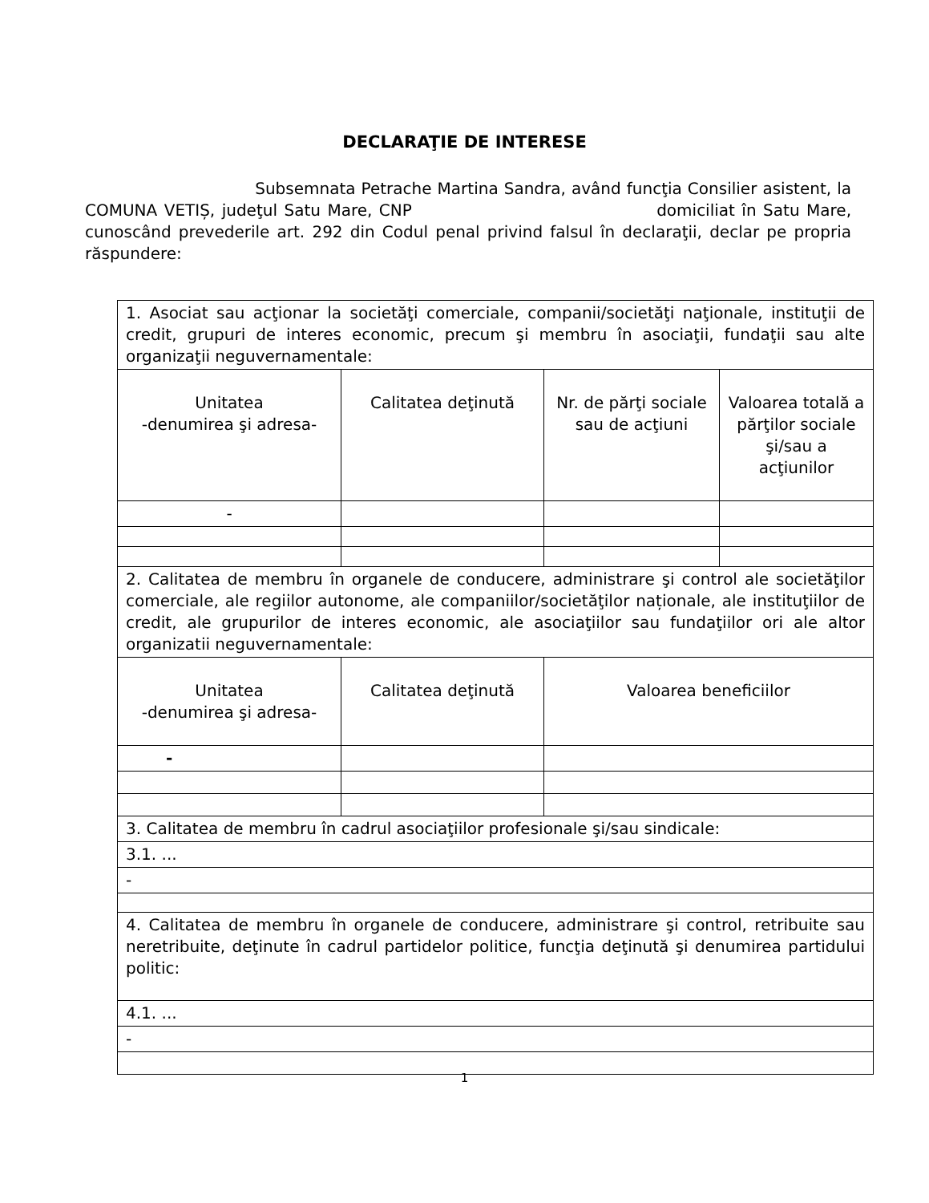DECLARAŢIE DE INTERESE
Subsemnata Petrache Martina Sandra, având funcţia Consilier asistent, la COMUNA VETIȘ, judeţul Satu Mare, CNP domiciliat în Satu Mare, cunoscând prevederile art. 292 din Codul penal privind falsul în declaraţii, declar pe propria răspundere:
| 1. Asociat sau acţionar la societăţi comerciale, companii/societăţi naţionale, instituţii de credit, grupuri de interes economic, precum şi membru în asociaţii, fundaţii sau alte organizaţii neguvernamentale: | | | |
| Unitatea -denumirea şi adresa- | Calitatea deţinută | Nr. de părţi sociale sau de acţiuni | Valoarea totală a părţilor sociale şi/sau a acţiunilor |
| - | | | |
| 2. Calitatea de membru în organele de conducere, administrare şi control ale societăţilor comerciale, ale regiilor autonome, ale companiilor/societăţilor naționale, ale instituţiilor de credit, ale grupurilor de interes economic, ale asociaţiilor sau fundaţiilor ori ale altor organizatii neguvernamentale: | | | |
| Unitatea -denumirea şi adresa- | Calitatea deţinută | Valoarea beneficiilor | |
| - | | | |
| 3. Calitatea de membru în cadrul asociaţiilor profesionale şi/sau sindicale: | | | |
| 3.1. ... | | | |
| - | | | |
| 4. Calitatea de membru în organele de conducere, administrare şi control, retribuite sau neretribuite, deţinute în cadrul partidelor politice, funcţia deţinută şi denumirea partidului politic: | | | |
| 4.1. ... | | | |
| - | | | |
1